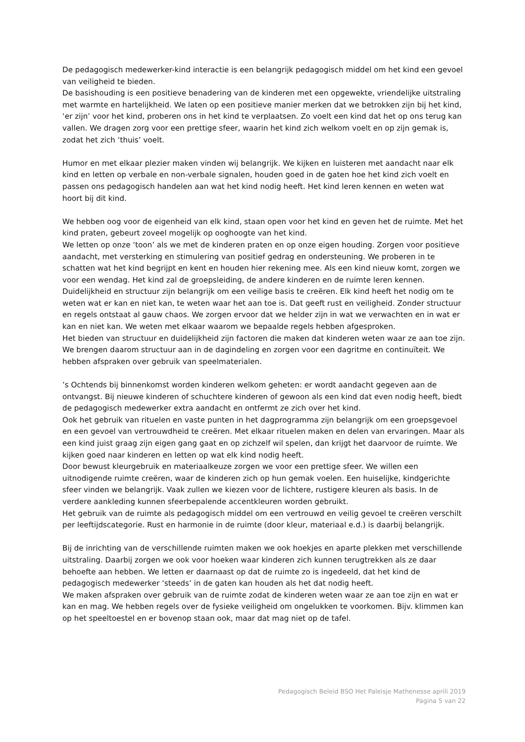De pedagogisch medewerker-kind interactie is een belangrijk pedagogisch middel om het kind een gevoel van veiligheid te bieden.
De basishouding is een positieve benadering van de kinderen met een opgewekte, vriendelijke uitstraling met warmte en hartelijkheid. We laten op een positieve manier merken dat we betrokken zijn bij het kind, ‘er zijn’ voor het kind, proberen ons in het kind te verplaatsen. Zo voelt een kind dat het op ons terug kan vallen. We dragen zorg voor een prettige sfeer, waarin het kind zich welkom voelt en op zijn gemak is, zodat het zich ‘thuis’ voelt.
Humor en met elkaar plezier maken vinden wij belangrijk. We kijken en luisteren met aandacht naar elk kind en letten op verbale en non-verbale signalen, houden goed in de gaten hoe het kind zich voelt en passen ons pedagogisch handelen aan wat het kind nodig heeft. Het kind leren kennen en weten wat hoort bij dit kind.
We hebben oog voor de eigenheid van elk kind, staan open voor het kind en geven het de ruimte. Met het kind praten, gebeurt zoveel mogelijk op ooghoogte van het kind.
We letten op onze ‘toon’ als we met de kinderen praten en op onze eigen houding. Zorgen voor positieve aandacht, met versterking en stimulering van positief gedrag en ondersteuning. We proberen in te schatten wat het kind begrijpt en kent en houden hier rekening mee. Als een kind nieuw komt, zorgen we voor een wendag. Het kind zal de groepsleiding, de andere kinderen en de ruimte leren kennen. Duidelijkheid en structuur zijn belangrijk om een veilige basis te creëren. Elk kind heeft het nodig om te weten wat er kan en niet kan, te weten waar het aan toe is. Dat geeft rust en veiligheid. Zonder structuur en regels ontstaat al gauw chaos. We zorgen ervoor dat we helder zijn in wat we verwachten en in wat er kan en niet kan. We weten met elkaar waarom we bepaalde regels hebben afgesproken.
Het bieden van structuur en duidelijkheid zijn factoren die maken dat kinderen weten waar ze aan toe zijn. We brengen daarom structuur aan in de dagindeling en zorgen voor een dagritme en continuïteit. We hebben afspraken over gebruik van speelmaterialen.
’s Ochtends bij binnenkomst worden kinderen welkom geheten: er wordt aandacht gegeven aan de ontvangst. Bij nieuwe kinderen of schuchtere kinderen of gewoon als een kind dat even nodig heeft, biedt de pedagogisch medewerker extra aandacht en ontfermt ze zich over het kind.
Ook het gebruik van rituelen en vaste punten in het dagprogramma zijn belangrijk om een groepsgevoel en een gevoel van vertrouwdheid te creëren. Met elkaar rituelen maken en delen van ervaringen. Maar als een kind juist graag zijn eigen gang gaat en op zichzelf wil spelen, dan krijgt het daarvoor de ruimte. We kijken goed naar kinderen en letten op wat elk kind nodig heeft.
Door bewust kleurgebruik en materiaalkeuze zorgen we voor een prettige sfeer. We willen een uitnodigende ruimte creëren, waar de kinderen zich op hun gemak voelen. Een huiselijke, kindgerichte sfeer vinden we belangrijk. Vaak zullen we kiezen voor de lichtere, rustigere kleuren als basis. In de verdere aankleding kunnen sfeerbepalende accentkleuren worden gebruikt.
Het gebruik van de ruimte als pedagogisch middel om een vertrouwd en veilig gevoel te creëren verschilt per leeftijdscategorie. Rust en harmonie in de ruimte (door kleur, materiaal e.d.) is daarbij belangrijk.
Bij de inrichting van de verschillende ruimten maken we ook hoekjes en aparte plekken met verschillende uitstraling. Daarbij zorgen we ook voor hoeken waar kinderen zich kunnen terugtrekken als ze daar behoefte aan hebben. We letten er daarnaast op dat de ruimte zo is ingedeeld, dat het kind de pedagogisch medewerker ‘steeds’ in de gaten kan houden als het dat nodig heeft.
We maken afspraken over gebruik van de ruimte zodat de kinderen weten waar ze aan toe zijn en wat er kan en mag. We hebben regels over de fysieke veiligheid om ongelukken te voorkomen. Bijv. klimmen kan op het speeltoestel en er bovenop staan ook, maar dat mag niet op de tafel.
Pedagogisch Beleid BSO Het Paleisje Mathenesse aprili 2019
Pagina 5 van 22